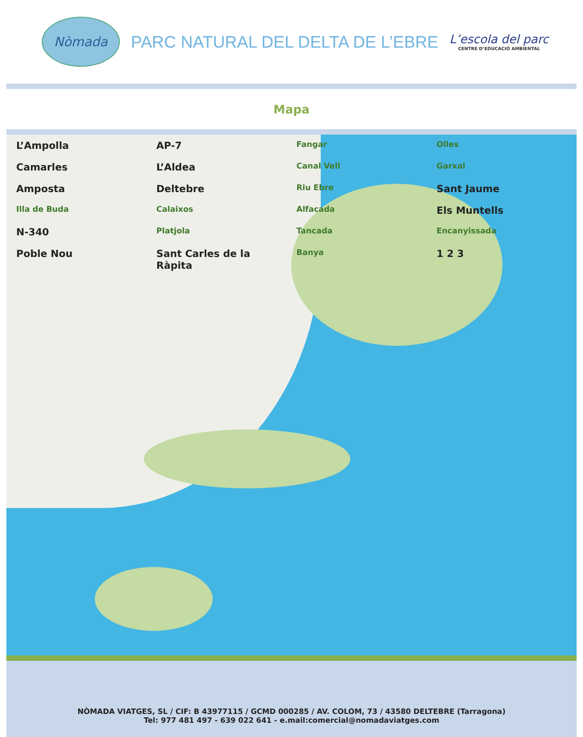Nòmada
PARC NATURAL DEL DELTA DE L’EBRE
L’escola del parc
CENTRE D’EDUCACIÓ AMBIENTAL
Mapa
L’Ampolla AP-7 Fangar Olles Camarles L’Aldea Canal Vell Garxal Amposta Deltebre Riu Ebre Sant Jaume Illa de Buda Calaixos Alfacada Els Muntells N-340 Platjola Tancada Encanyissada Poble Nou Sant Carles de la Ràpita Banya 1 2 3
NÒMADA VIATGES, SL / CIF: B 43977115 / GCMD 000285 / AV. COLOM, 73 / 43580 DELTEBRE (Tarragona)
Tel: 977 481 497 - 639 022 641 - e.mail:comercial@nomadaviatges.com